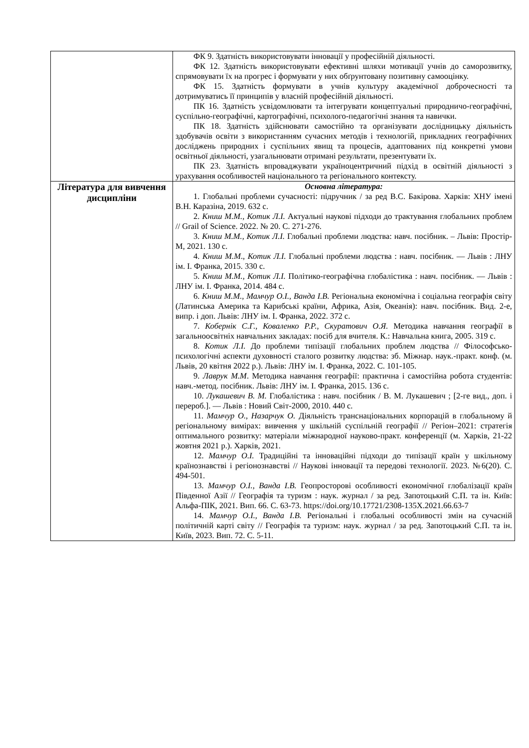| | ФК 9. Здатність використовувати інновації у професійній діяльності. ФК 12. Здатність використовувати ефективні шляхи мотивації учнів до саморозвитку, спрямовувати їх на прогрес і формувати у них обґрунтовану позитивну самооцінку. ФК 15. Здатність формувати в учнів культуру академічної доброчесності та дотримуватись її принципів у власній професійній діяльності. ПК 16. Здатність усвідомлювати та інтегрувати концептуальні природничо-географічні, суспільно-географічні, картографічні, психолого-педагогічні знання та навички. ПК 18. Здатність здійснювати самостійно та організувати дослідницьку діяльність здобувачів освіти з використанням сучасних методів і технологій, прикладних географічних досліджень природних і суспільних явищ та процесів, адаптованих під конкретні умови освітньої діяльності, узагальнювати отримані результати, презентувати їх. ПК 23. Здатність впроваджувати україноцентричний підхід в освітній діяльності з урахування особливостей національного та регіонального контексту. |
| Література для вивчення дисципліни | Основна література: 1. Глобальні проблеми сучасності: підручник / за ред В.С. Бакірова. Харків: ХНУ імені В.Н. Каразіна, 2019. 632 с. 2. Книш М.М., Котик Л.І. Актуальні наукові підходи до трактування глобальних проблем // Grail of Science. 2022. № 20. С. 271-276. 3. Книш М.М., Котик Л.І. Глобальні проблеми людства: навч. посібник. – Львів: Простір-М, 2021. 130 с. 4. Книш М.М ., Котик Л.І. Глобальні проблеми людства : навч. посібник. — Львів : ЛНУ ім. І. Франка, 2015. 330 с. 5. Книш М.М., Котик Л.І. Політико-географічна глобалістика : навч. посібник. — Львів : ЛНУ ім. І. Франка, 2014. 484 с. 6. Книш М.М., Мамчур О.І., Ванда І.В. Регіональна економічна і соціальна географія світу (Латинська Америка та Карибські країни, Африка, Азія, Океанія): навч. посібник. Вид. 2-е, випр. і доп. Львів: ЛНУ ім. І. Франка, 2022. 372 с. 7. Кобернік С.Г., Коваленко Р.Р., Скуратович О.Я. Методика навчання географії в загальноосвітніх навчальних закладах: посіб для вчителя. К.: Навчальна книга, 2005. 319 с. 8. Котик Л.І. До проблеми типізації глобальних проблем людства // Філософсько-психологічні аспекти духовності сталого розвитку людства: зб. Міжнар. наук.-практ. конф. (м. Львів, 20 квітня 2022 р.). Львів: ЛНУ ім. І. Франка, 2022. С. 101-105. 9. Лаврук М.М . Методика навчання географії: практична і самостійна робота студентів: навч.-метод. посібник. Львів: ЛНУ ім. І. Франка, 2015. 136 с. 10. Лукашевич В. М. Глобалістика : навч. посібник / В. М. Лукашевич ; [2-ге вид., доп. і перероб.]. — Львів : Новий Світ-2000, 2010. 440 с. 11. Мамчур О., Назарчук О. Діяльність транснаціональних корпорацій в глобальному й регіональному вимірах: вивчення у шкільній суспільній географії // Регіон–2021: стратегія оптимального розвитку: матеріали міжнародної науково-практ. конференції (м. Харків, 21-22 жовтня 2021 р.). Харків, 2021. 12. Мамчур О.І. Традиційні та інноваційні підходи до типізації країн у шкільному країнознавстві і регіонознавстві // Наукові інновації та передові технології. 2023. №6(20). С. 494-501. 13. Мамчур О.І., Ванда І.В. Геопросторові особливості економічної глобалізації країн Південної Азії // Географія та туризм : наук. журнал / за ред. Запотоцький С.П. та ін. Київ: Альфа-ПІК, 2021. Вип. 66. С. 63-73. https://doi.org/10.17721/2308-135X.2021.66.63-7 14. Мамчур О.І., Ванда І.В. Регіональні і глобальні особливості змін на сучасній політичній карті світу // Географія та туризм: наук. журнал / за ред. Запотоцький С.П. та ін. Київ, 2023. Вип. 72. С. 5-11. |